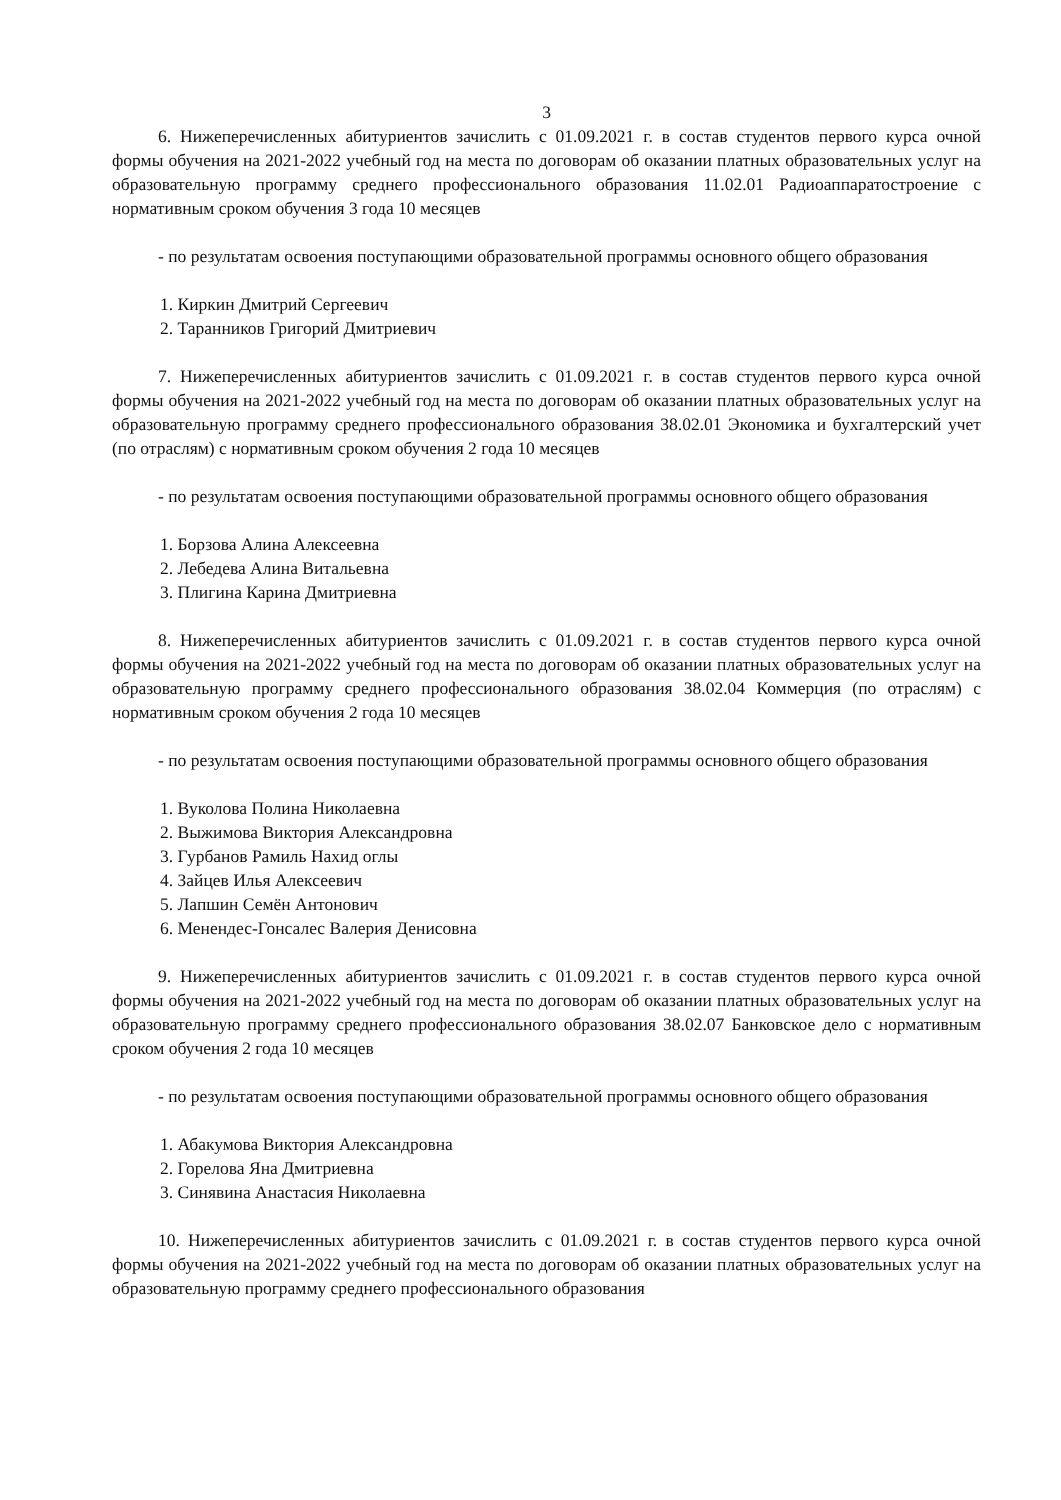3
6. Нижеперечисленных абитуриентов зачислить с 01.09.2021 г. в состав студентов первого курса очной формы обучения на 2021-2022 учебный год на места по договорам об оказании платных образовательных услуг на образовательную программу среднего профессионального образования 11.02.01 Радиоаппаратостроение с нормативным сроком обучения 3 года 10 месяцев
- по результатам освоения поступающими образовательной программы основного общего образования
1. Киркин Дмитрий Сергеевич
2. Таранников Григорий Дмитриевич
7. Нижеперечисленных абитуриентов зачислить с 01.09.2021 г. в состав студентов первого курса очной формы обучения на 2021-2022 учебный год на места по договорам об оказании платных образовательных услуг на образовательную программу среднего профессионального образования 38.02.01 Экономика и бухгалтерский учет (по отраслям) с нормативным сроком обучения 2 года 10 месяцев
- по результатам освоения поступающими образовательной программы основного общего образования
1. Борзова Алина Алексеевна
2. Лебедева Алина Витальевна
3. Плигина Карина Дмитриевна
8. Нижеперечисленных абитуриентов зачислить с 01.09.2021 г. в состав студентов первого курса очной формы обучения на 2021-2022 учебный год на места по договорам об оказании платных образовательных услуг на образовательную программу среднего профессионального образования 38.02.04 Коммерция (по отраслям) с нормативным сроком обучения 2 года 10 месяцев
- по результатам освоения поступающими образовательной программы основного общего образования
1. Вуколова Полина Николаевна
2. Выжимова Виктория Александровна
3. Гурбанов Рамиль Нахид оглы
4. Зайцев Илья Алексеевич
5. Лапшин Семён Антонович
6. Менендес-Гонсалес Валерия Денисовна
9. Нижеперечисленных абитуриентов зачислить с 01.09.2021 г. в состав студентов первого курса очной формы обучения на 2021-2022 учебный год на места по договорам об оказании платных образовательных услуг на образовательную программу среднего профессионального образования 38.02.07 Банковское дело с нормативным сроком обучения 2 года 10 месяцев
- по результатам освоения поступающими образовательной программы основного общего образования
1. Абакумова Виктория Александровна
2. Горелова Яна Дмитриевна
3. Синявина Анастасия Николаевна
10. Нижеперечисленных абитуриентов зачислить с 01.09.2021 г. в состав студентов первого курса очной формы обучения на 2021-2022 учебный год на места по договорам об оказании платных образовательных услуг на образовательную программу среднего профессионального образования